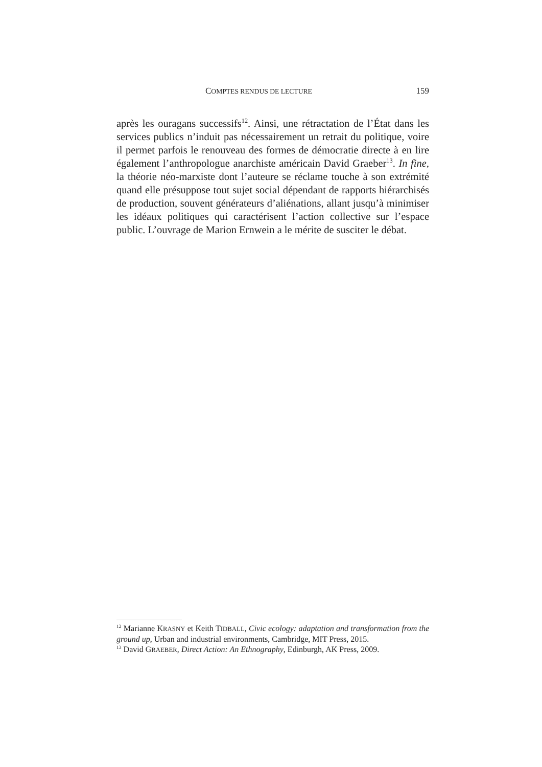COMPTES RENDUS DE LECTURE 159
après les ouragans successifs<sup>12</sup>. Ainsi, une rétractation de l’État dans les services publics n’induit pas nécessairement un retrait du politique, voire il permet parfois le renouveau des formes de démocratie directe à en lire également l’anthropologue anarchiste américain David Graeber<sup>13</sup>. In fine, la théorie néo-marxiste dont l’auteure se réclame touche à son extrémité quand elle présuppose tout sujet social dépendant de rapports hiérarchisés de production, souvent générateurs d’aliénations, allant jusqu’à minimiser les idéaux politiques qui caractérisent l’action collective sur l’espace public. L’ouvrage de Marion Ernwein a le mérite de susciter le débat.
<sup>12</sup> Marianne KRASNY et Keith TIDBALL, Civic ecology: adaptation and transformation from the ground up, Urban and industrial environments, Cambridge, MIT Press, 2015.
<sup>13</sup> David GRAEBER, Direct Action: An Ethnography, Edinburgh, AK Press, 2009.